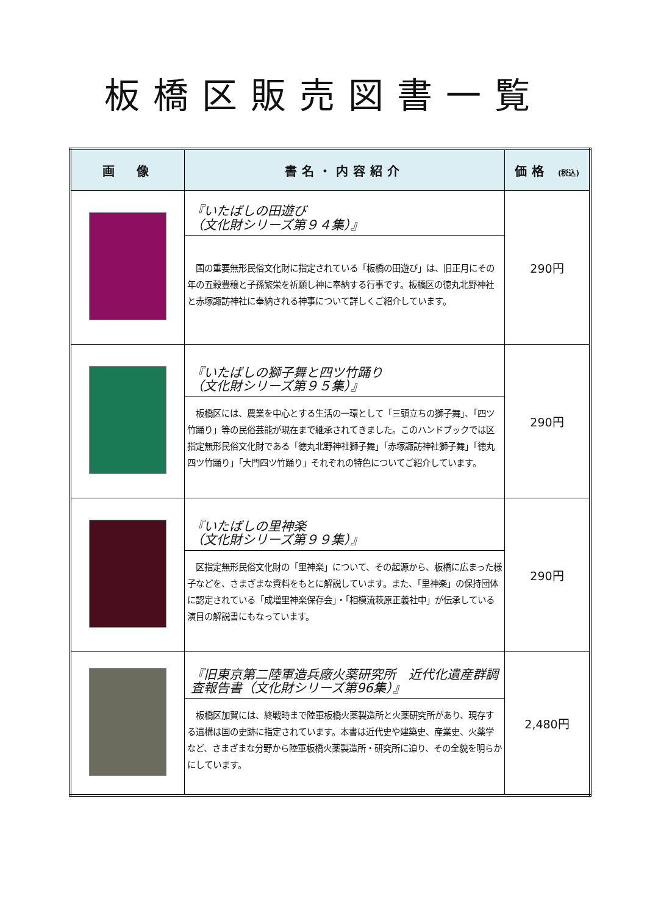板橋区販売図書一覧
| 画 像 | 書名・内容紹介 | 価格 (税込) |
| --- | --- | --- |
| | 『いたばしの田遊び （文化財シリーズ第９４集）』 国の重要無形民俗文化財に指定されている「板橋の田遊び」は、旧正月にその年の五穀豊穣と子孫繁栄を祈願し神に奉納する行事です。板橋区の徳丸北野神社と赤塚諏訪神社に奉納される神事について詳しくご紹介しています。 | 290円 |
| | 『いたばしの獅子舞と四ツ竹踊り （文化財シリーズ第９５集）』 板橋区には、農業を中心とする生活の一環として「三頭立ちの獅子舞」、「四ツ竹踊り」等の民俗芸能が現在まで継承されてきました。このハンドブックでは区指定無形民俗文化財である「徳丸北野神社獅子舞」「赤塚諏訪神社獅子舞」「徳丸四ツ竹踊り」「大門四ツ竹踊り」それぞれの特色についてご紹介しています。 | 290円 |
| | 『いたばしの里神楽 （文化財シリーズ第９９集）』 区指定無形民俗文化財の「里神楽」について、その起源から、板橋に広まった様子などを、さまざまな資料をもとに解説しています。また、「里神楽」の保持団体に認定されている「成増里神楽保存会」・「相模流萩原正義社中」が伝承している演目の解説書にもなっています。 | 290円 |
| | 『旧東京第二陸軍造兵廠火薬研究所 近代化遺産群調査報告書（文化財シリーズ第96集）』 板橋区加賀には、終戦時まで陸軍板橋火薬製造所と火薬研究所があり、現存する遺構は国の史跡に指定されています。本書は近代史や建築史、産業史、火薬学など、さまざまな分野から陸軍板橋火薬製造所・研究所に迫り、その全貌を明らかにしています。 | 2,480円 |